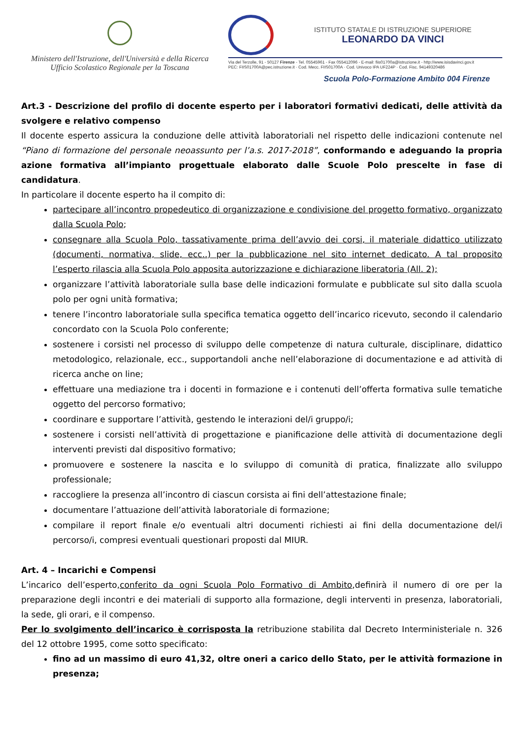Ministero dell'Istruzione, dell'Università e della Ricerca
Ufficio Scolastico Regionale per la Toscana
ISTITUTO STATALE DI ISTRUZIONE SUPERIORE
LEONARDO DA VINCI
Via del Terzolle, 91 - 50127 Firenze - Tel. 05545961 - Fax 055412096 - E-mail: fiis01700a@istruzione.it - http://www.isisdavinci.gov.it
PEC: FIIS01700A@pec.istruzione.it · Cod. Mecc. FIIS01700A · Cod. Univoco IPA UF224P · Cod. Fisc. 94149320486
Scuola Polo-Formazione Ambito 004 Firenze
Art.3 - Descrizione del profilo di docente esperto per i laboratori formativi dedicati, delle attività da svolgere e relativo compenso
Il docente esperto assicura la conduzione delle attività laboratoriali nel rispetto delle indicazioni contenute nel “Piano di formazione del personale neoassunto per l’a.s. 2017-2018”, conformando e adeguando la propria azione formativa all’impianto progettuale elaborato dalle Scuole Polo prescelte in fase di candidatura.
In particolare il docente esperto ha il compito di:
partecipare all’incontro propedeutico di organizzazione e condivisione del progetto formativo, organizzato dalla Scuola Polo;
consegnare alla Scuola Polo, tassativamente prima dell’avvio dei corsi, il materiale didattico utilizzato (documenti, normativa, slide, ecc..) per la pubblicazione nel sito internet dedicato. A tal proposito l’esperto rilascia alla Scuola Polo apposita autorizzazione e dichiarazione liberatoria (All. 2);
organizzare l’attività laboratoriale sulla base delle indicazioni formulate e pubblicate sul sito dalla scuola polo per ogni unità formativa;
tenere l’incontro laboratoriale sulla specifica tematica oggetto dell’incarico ricevuto, secondo il calendario concordato con la Scuola Polo conferente;
sostenere i corsisti nel processo di sviluppo delle competenze di natura culturale, disciplinare, didattico metodologico, relazionale, ecc., supportandoli anche nell’elaborazione di documentazione e ad attività di ricerca anche on line;
effettuare una mediazione tra i docenti in formazione e i contenuti dell’offerta formativa sulle tematiche oggetto del percorso formativo;
coordinare e supportare l’attività, gestendo le interazioni del/i gruppo/i;
sostenere i corsisti nell’attività di progettazione e pianificazione delle attività di documentazione degli interventi previsti dal dispositivo formativo;
promuovere e sostenere la nascita e lo sviluppo di comunità di pratica, finalizzate allo sviluppo professionale;
raccogliere la presenza all’incontro di ciascun corsista ai fini dell’attestazione finale;
documentare l’attuazione dell’attività laboratoriale di formazione;
compilare il report finale e/o eventuali altri documenti richiesti ai fini della documentazione del/i percorso/i, compresi eventuali questionari proposti dal MIUR.
Art. 4 – Incarichi e Compensi
L’incarico dell’esperto,conferito da ogni Scuola Polo Formativo di Ambito,definirà il numero di ore per la preparazione degli incontri e dei materiali di supporto alla formazione, degli interventi in presenza, laboratoriali, la sede, gli orari, e il compenso.
Per lo svolgimento dell’incarico è corrisposta la retribuzione stabilita dal Decreto Interministeriale n. 326 del 12 ottobre 1995, come sotto specificato:
fino ad un massimo di euro 41,32, oltre oneri a carico dello Stato, per le attività formazione in presenza;